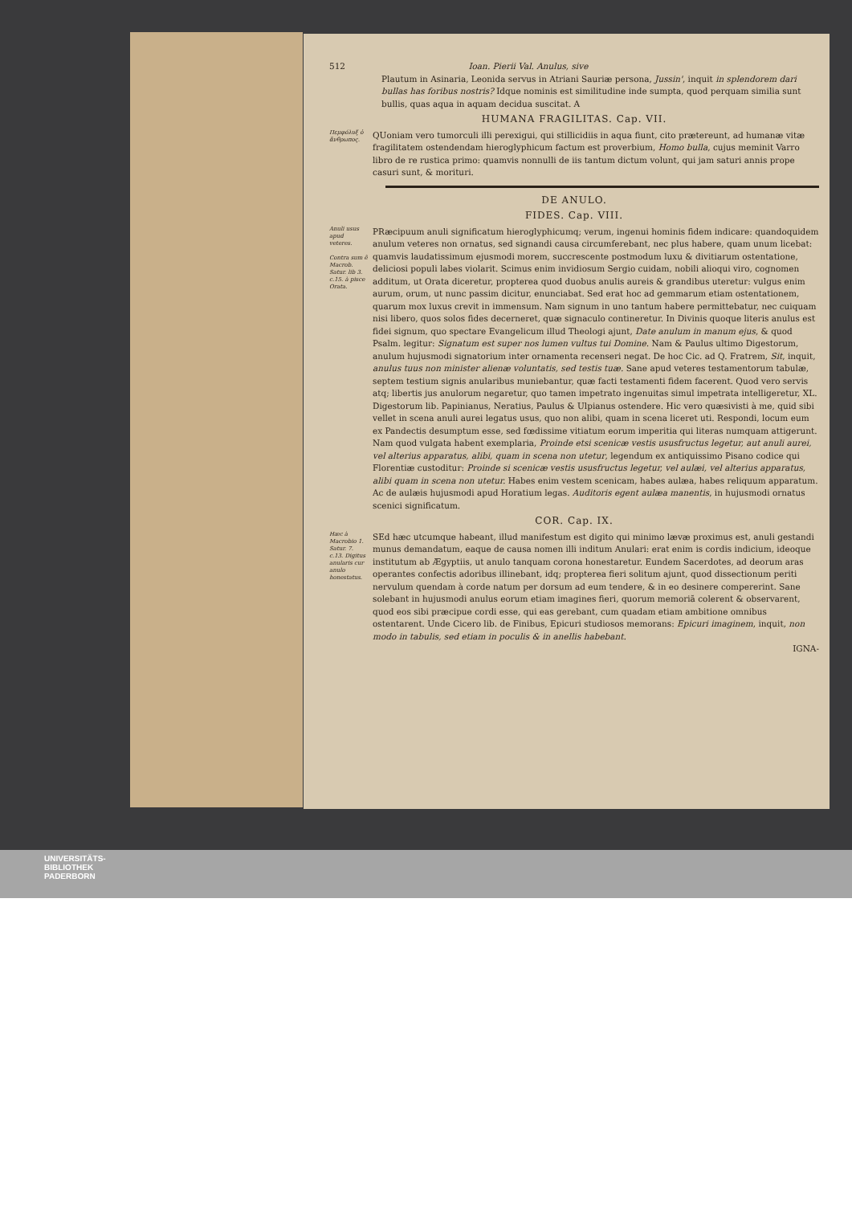512 Ioan. Pierii Val. Anulus, sive
Plautum in Asinaria, Leonida servus in Atriani Sauriæ persona, Jussin', inquit in splendorem dari bullas has foribus nostris? Idque nominis est similitudine inde sumpta, quod perquam similia sunt bullis, quas aqua in aquam decidua suscitat. A
HUMANA FRAGILITAS. Cap. VII.
Πεμφόλυξ ὁ ἄνθρωπος.
QUoniam vero tumorculi illi perexigui, qui stillicidiis in aqua fiunt, cito prætereunt, ad humanæ vitæ fragilitatem ostendendam hieroglyphicum factum est proverbium, Homo bulla, cujus meminit Varro libro de re rustica primo: quamvis nonnulli de iis tantum dictum volunt, qui jam saturi annis prope casuri sunt, & morituri.
DE ANULO.
FIDES. Cap. VIII.
Anuli usus apud veteres.
Contra sum ẽ Macrob. Satur. lib 3. c.15. à pisce Orata.
PRæcipuum anuli significatum hieroglyphicumq; verum, ingenui hominis fidem indicare: quandoquidem anulum veteres non ornatus, sed signandi causa circumferebant, nec plus habere, quam unum licebat: quamvis laudatissimum ejusmodi morem, succrescente postmodum luxu & divitiarum ostentatione, deliciosi populi labes violarit. Scimus enim invidiosum Sergio cuidam, nobili alioqui viro, cognomen additum, ut Orata diceretur, propterea quod duobus anulis aureis & grandibus uteretur: vulgus enim aurum, orum, ut nunc passim dicitur, enunciabat. Sed erat hoc ad gemmarum etiam ostentationem, quarum mox luxus crevit in immensum. Nam signum in uno tantum habere permittebatur, nec cuiquam nisi libero, quos solos fides decerneret, quæ signaculo contineretur. In Divinis quoque literis anulus est fidei signum, quo spectare Evangelicum illud Theologi ajunt, Date anulum in manum ejus, & quod Psalm. legitur: Signatum est super nos lumen vultus tui Domine. Nam & Paulus ultimo Digestorum, anulum hujusmodi signatorium inter ornamenta recenseri negat. De hoc Cic. ad Q. Fratrem, Sit, inquit, anulus tuus non minister alienæ voluntatis, sed testis tuæ. Sane apud veteres testamentorum tabulæ, septem testium signis anularibus muniebantur, quæ facti testamenti fidem facerent. Quod vero servis atq; libertis jus anulorum negaretur, quo tamen impetrato ingenuitas simul impetrata intelligeretur, XL. Digestorum lib. Papinianus, Neratius, Paulus & Ulpianus ostendere. Hic vero quæsivisti à me, quid sibi vellet in scena anuli aurei legatus usus, quo non alibi, quam in scena liceret uti. Respondi, locum eum ex Pandectis desumptum esse, sed fœdissime vitiatum eorum imperitia qui literas numquam attigerunt. Nam quod vulgata habent exemplaria, Proinde etsi scenicæ vestis ususfructus legetur, aut anuli aurei, vel alterius apparatus, alibi, quam in scena non utetur, legendum ex antiquissimo Pisano codice qui Florentiæ custoditur: Proinde si scenicæ vestis ususfructus legetur, vel aulæi, vel alterius apparatus, alibi quam in scena non utetur. Habes enim vestem scenicam, habes aulæa, habes reliquum apparatum. Ac de aulæis hujusmodi apud Horatium legas. Auditoris egent aulæa manentis, in hujusmodi ornatus scenici significatum.
COR. Cap. IX.
Hæc à Macrobio 1. Satur. 7. c.13. Digitus anularis cur anulo honestatus.
SEd hæc utcumque habeant, illud manifestum est digito qui minimo lævæ proximus est, anuli gestandi munus demandatum, eaque de causa nomen illi inditum Anulari: erat enim is cordis indicium, ideoque institutum ab Ægyptiis, ut anulo tanquam corona honestaretur. Eundem Sacerdotes, ad deorum aras operantes confectis adoribus illinebant, idq; propterea fieri solitum ajunt, quod dissectionum periti nervulum quendam à corde natum per dorsum ad eum tendere, & in eo desinere compererint. Sane solebant in hujusmodi anulus eorum etiam imagines fieri, quorum memoriã colerent & observarent, quod eos sibi præcipue cordi esse, qui eas gerebant, cum quadam etiam ambitione omnibus ostentarent. Unde Cicero lib. de Finibus, Epicuri studiosos memorans: Epicuri imaginem, inquit, non modo in tabulis, sed etiam in poculis & in anellis habebant.
IGNA-
UNIVERSITÄTS-
BIBLIOTHEK
PADERBORN